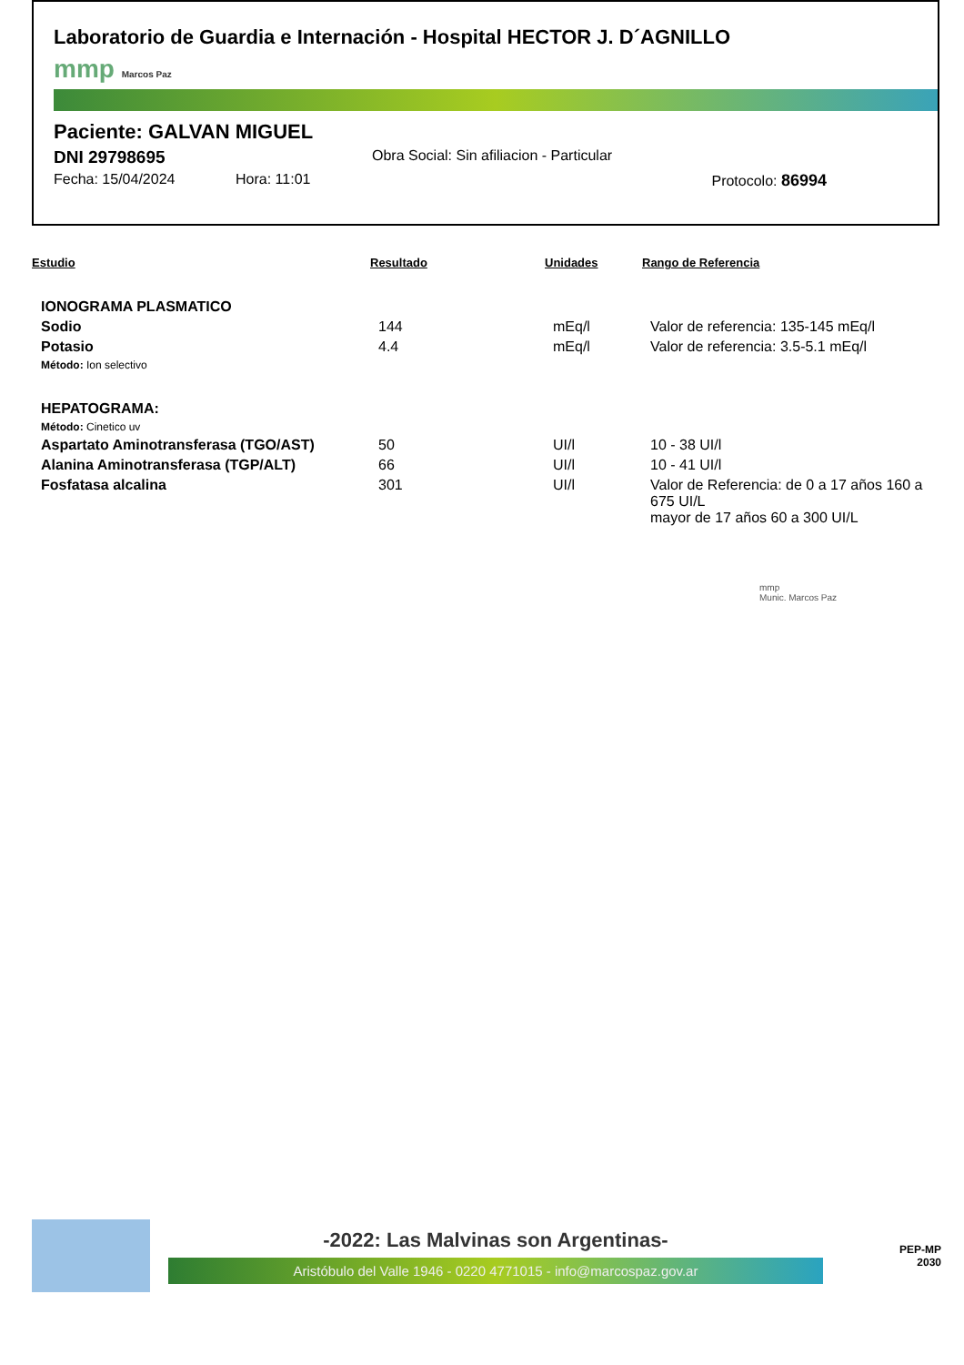Laboratorio de Guardia e Internación - Hospital HECTOR J. D´AGNILLO
mmp Marcos Paz
Paciente: GALVAN MIGUEL
DNI 29798695 Obra Social: Sin afiliacion - Particular
Fecha: 15/04/2024 Hora: 11:01 Protocolo: 86994
| Estudio | Resultado | Unidades | Rango de Referencia |
| --- | --- | --- | --- |
| IONOGRAMA PLASMATICO | | | |
| Sodio | 144 | mEq/l | Valor de referencia: 135-145 mEq/l |
| Potasio | 4.4 | mEq/l | Valor de referencia: 3.5-5.1 mEq/l |
| Método: Ion selectivo | | | |
| HEPATOGRAMA: | | | |
| Método: Cinetico uv | | | |
| Aspartato Aminotransferasa (TGO/AST) | 50 | UI/l | 10 - 38 UI/l |
| Alanina Aminotransferasa (TGP/ALT) | 66 | UI/l | 10 - 41 UI/l |
| Fosfatasa alcalina | 301 | UI/l | Valor de Referencia: de 0 a 17 años 160 a 675 UI/L mayor de 17 años 60 a 300 UI/L |
| | | | mmp Munic. Marcos Paz |
-2022: Las Malvinas son Argentinas-
Aristóbulo del Valle 1946 - 0220 4771015 - info@marcospaz.gov.ar
PEP-MP
2030